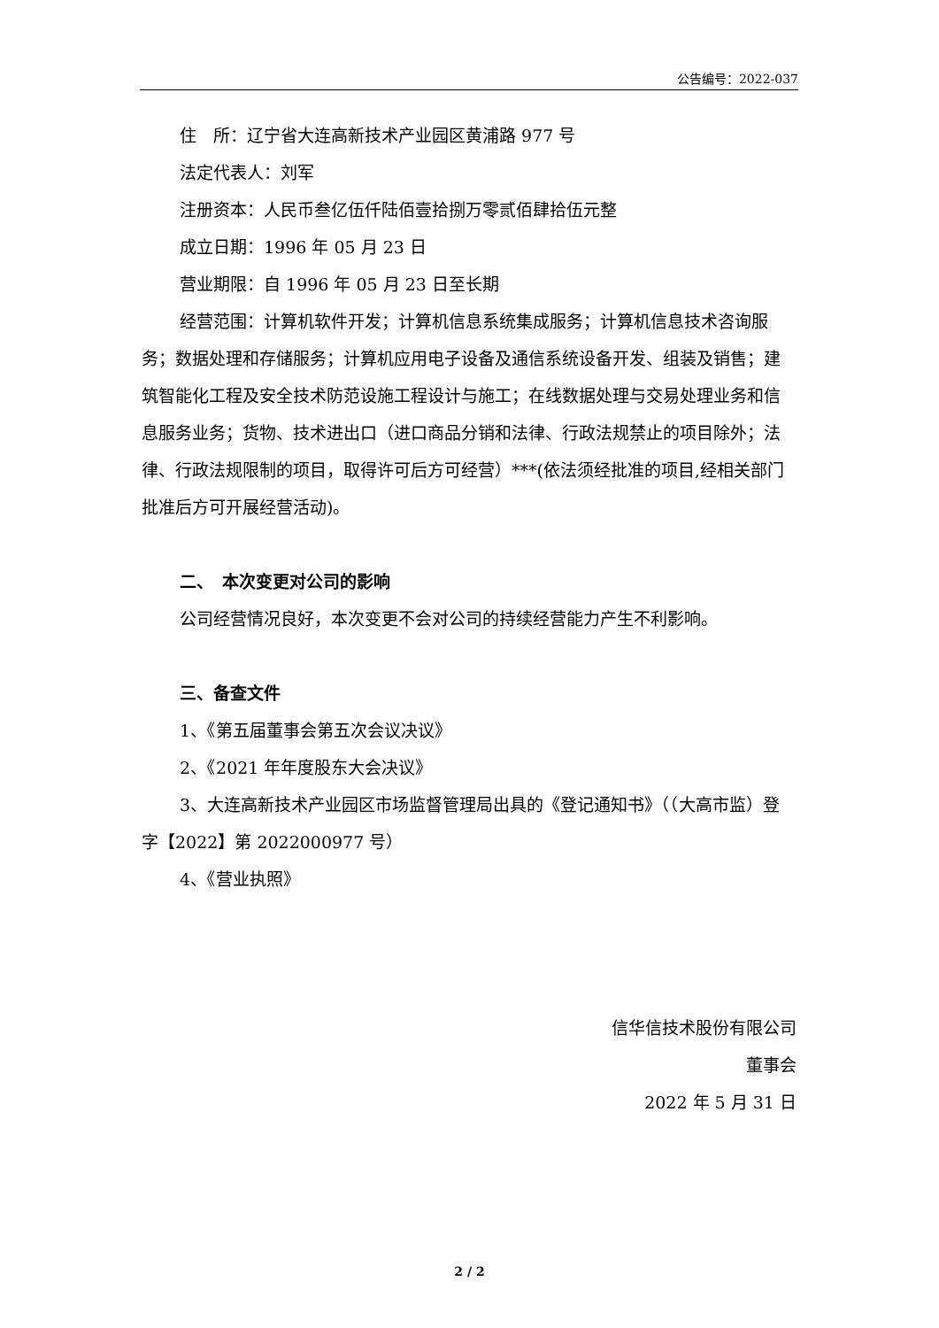公告编号：2022-037
住　所：辽宁省大连高新技术产业园区黄浦路 977 号
法定代表人：刘军
注册资本：人民币叁亿伍仟陆佰壹拾捌万零贰佰肆拾伍元整
成立日期：1996 年 05 月 23 日
营业期限：自 1996 年 05 月 23 日至长期
经营范围：计算机软件开发；计算机信息系统集成服务；计算机信息技术咨询服务；数据处理和存储服务；计算机应用电子设备及通信系统设备开发、组装及销售；建筑智能化工程及安全技术防范设施工程设计与施工；在线数据处理与交易处理业务和信息服务业务；货物、技术进出口（进口商品分销和法律、行政法规禁止的项目除外；法律、行政法规限制的项目，取得许可后方可经营）***(依法须经批准的项目,经相关部门批准后方可开展经营活动)。
二、　本次变更对公司的影响
公司经营情况良好，本次变更不会对公司的持续经营能力产生不利影响。
三、备查文件
1、《第五届董事会第五次会议决议》
2、《2021 年年度股东大会决议》
3、大连高新技术产业园区市场监督管理局出具的《登记通知书》（（大高市监）登字【2022】第 2022000977 号）
4、《营业执照》
信华信技术股份有限公司
董事会
2022 年 5 月 31 日
2 / 2